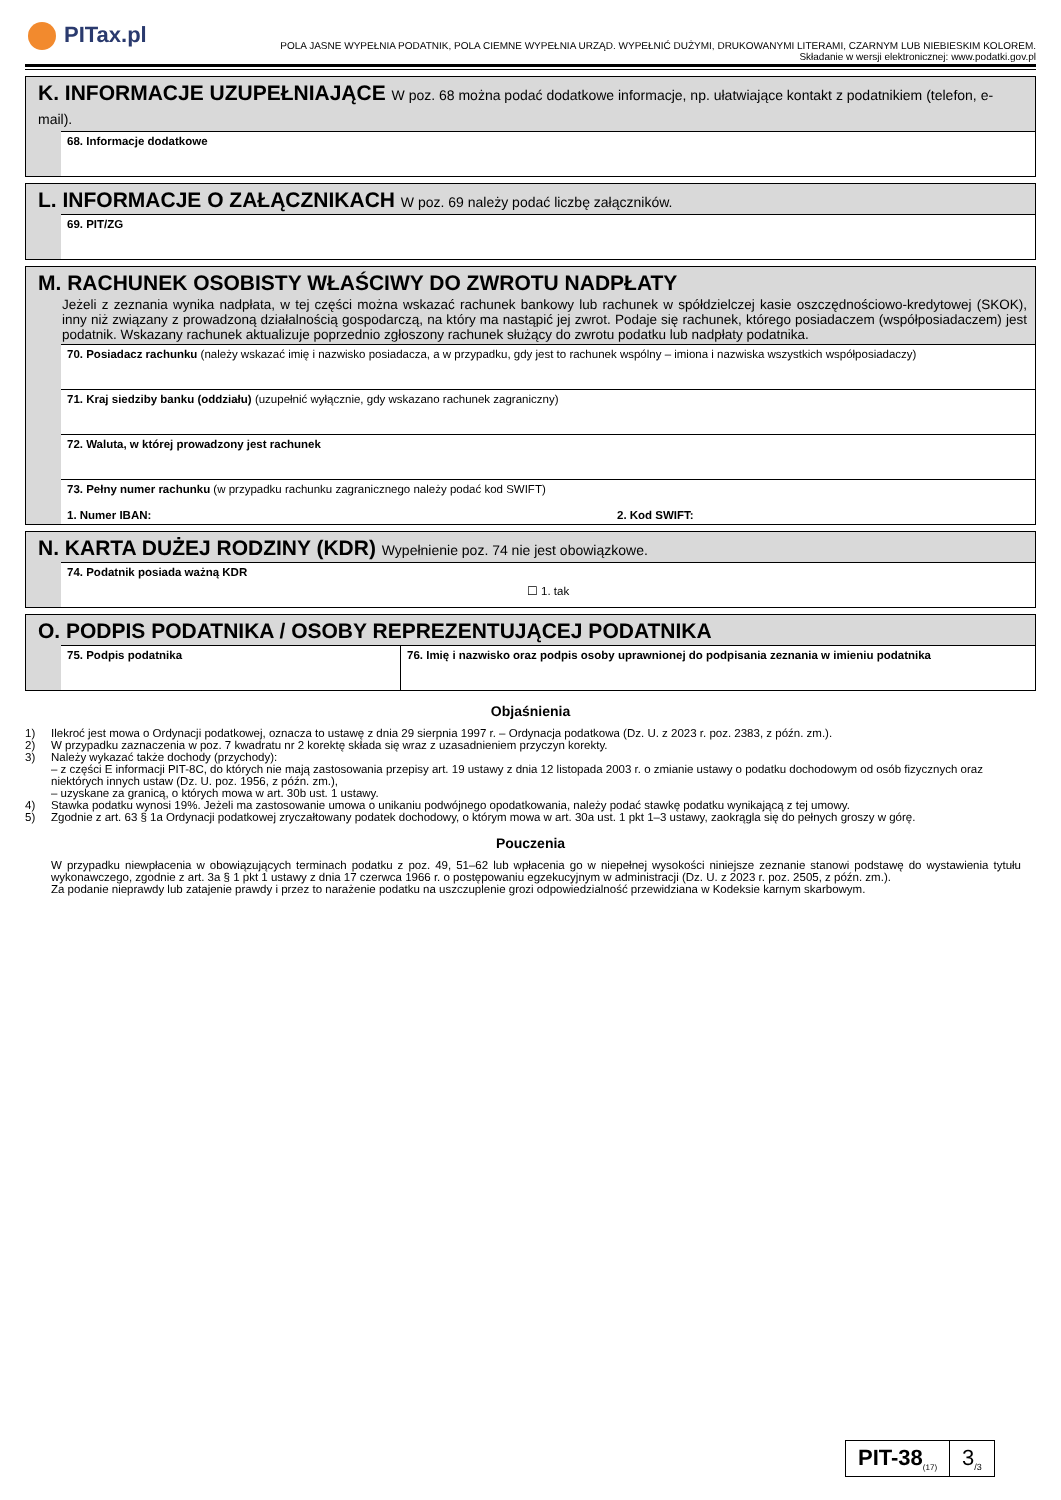PITax.pl
POLA JASNE WYPEŁNIA PODATNIK, POLA CIEMNE WYPEŁNIA URZĄD. WYPEŁNIĆ DUŻYMI, DRUKOWANYMI LITERAMI, CZARNYM LUB NIEBIESKIM KOLOREM.
Składanie w wersji elektronicznej: www.podatki.gov.pl
K. INFORMACJE UZUPEŁNIAJĄCE W poz. 68 można podać dodatkowe informacje, np. ułatwiające kontakt z podatnikiem (telefon, e-mail).
68. Informacje dodatkowe
L. INFORMACJE O ZAŁĄCZNIKACH W poz. 69 należy podać liczbę załączników.
69. PIT/ZG
M. RACHUNEK OSOBISTY WŁAŚCIWY DO ZWROTU NADPŁATY
Jeżeli z zeznania wynika nadpłata, w tej części można wskazać rachunek bankowy lub rachunek w spółdzielczej kasie oszczędnościowo-kredytowej (SKOK), inny niż związany z prowadzoną działalnością gospodarczą, na który ma nastąpić jej zwrot. Podaje się rachunek, którego posiadaczem (współposiadaczem) jest podatnik. Wskazany rachunek aktualizuje poprzednio zgłoszony rachunek służący do zwrotu podatku lub nadpłaty podatnika.
70. Posiadacz rachunku (należy wskazać imię i nazwisko posiadacza, a w przypadku, gdy jest to rachunek wspólny – imiona i nazwiska wszystkich współposiadaczy)
71. Kraj siedziby banku (oddziału) (uzupełnić wyłącznie, gdy wskazano rachunek zagraniczny)
72. Waluta, w której prowadzony jest rachunek
73. Pełny numer rachunku (w przypadku rachunku zagranicznego należy podać kod SWIFT)
1. Numer IBAN: 2. Kod SWIFT:
N. KARTA DUŻEJ RODZINY (KDR) Wypełnienie poz. 74 nie jest obowiązkowe.
74. Podatnik posiada ważną KDR
☐ 1. tak
O. PODPIS PODATNIKA / OSOBY REPREZENTUJĄCEJ PODATNIKA
75. Podpis podatnika 76. Imię i nazwisko oraz podpis osoby uprawnionej do podpisania zeznania w imieniu podatnika
Objaśnienia
1) Ilekroć jest mowa o Ordynacji podatkowej, oznacza to ustawę z dnia 29 sierpnia 1997 r. – Ordynacja podatkowa (Dz. U. z 2023 r. poz. 2383, z późn. zm.).
2) W przypadku zaznaczenia w poz. 7 kwadratu nr 2 korektę składa się wraz z uzasadnieniem przyczyn korekty.
3) Należy wykazać także dochody (przychody):
– z części E informacji PIT-8C, do których nie mają zastosowania przepisy art. 19 ustawy z dnia 12 listopada 2003 r. o zmianie ustawy o podatku dochodowym od osób fizycznych oraz niektórych innych ustaw (Dz. U. poz. 1956, z późn. zm.),
– uzyskane za granicą, o których mowa w art. 30b ust. 1 ustawy.
4) Stawka podatku wynosi 19%. Jeżeli ma zastosowanie umowa o unikaniu podwójnego opodatkowania, należy podać stawkę podatku wynikającą z tej umowy.
5) Zgodnie z art. 63 § 1a Ordynacji podatkowej zryczałtowany podatek dochodowy, o którym mowa w art. 30a ust. 1 pkt 1–3 ustawy, zaokrągla się do pełnych groszy w górę.
Pouczenia
W przypadku niewpłacenia w obowiązujących terminach podatku z poz. 49, 51–62 lub wpłacenia go w niepełnej wysokości niniejsze zeznanie stanowi podstawę do wystawienia tytułu wykonawczego, zgodnie z art. 3a § 1 pkt 1 ustawy z dnia 17 czerwca 1966 r. o postępowaniu egzekucyjnym w administracji (Dz. U. z 2023 r. poz. 2505, z późn. zm.).
Za podanie nieprawdy lub zatajenie prawdy i przez to narażenie podatku na uszczuplenie grozi odpowiedzialność przewidziana w Kodeksie karnym skarbowym.
PIT-38<sub>(17)</sub>
3<sub>/3</sub>